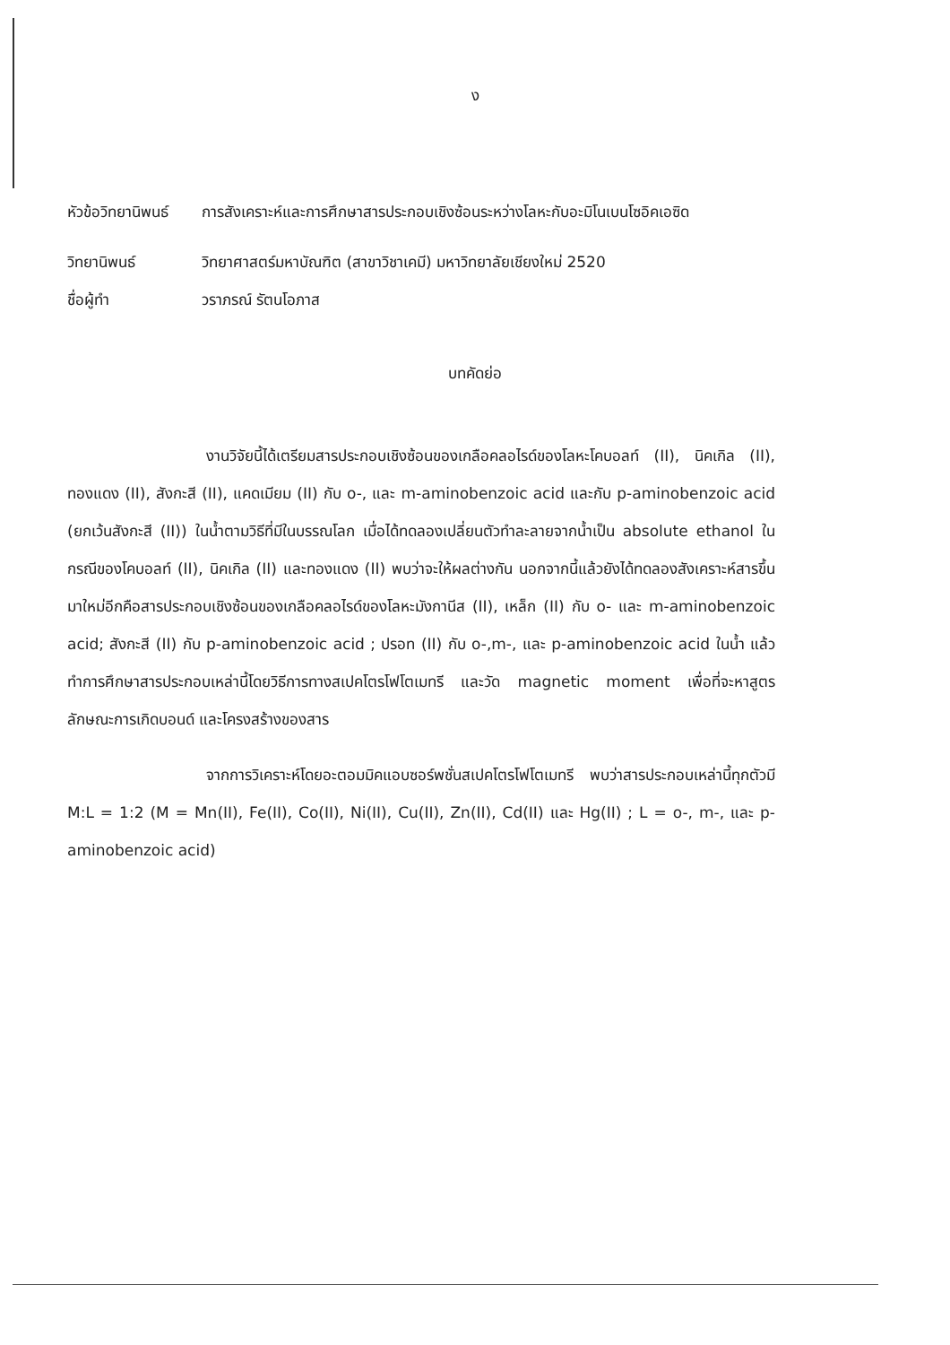ง
หัวข้อวิทยานิพนธ์
การสังเคราะห์และการศึกษาสารประกอบเชิงซ้อนระหว่างโลหะกับอะมิโนเบนโซอิคเอซิด
วิทยานิพนธ์ วิทยาศาสตร์มหาบัณฑิต (สาขาวิชาเคมี) มหาวิทยาลัยเชียงใหม่ 2520
ชื่อผู้ทำ วราภรณ์ รัตนโอภาส
บทคัดย่อ
งานวิจัยนี้ได้เตรียมสารประกอบเชิงซ้อนของเกลือคลอไรด์ของโลหะโคบอลท์ (II), นิคเกิล (II), ทองแดง (II), สังกะสี (II), แคดเมียม (II) กับ o-, และ m-aminobenzoic acid และกับ p-aminobenzoic acid (ยกเว้นสังกะสี (II)) ในน้ำตามวิธีที่มีในบรรณโลก เมื่อได้ทดลองเปลี่ยนตัวทำละลายจากน้ำเป็น absolute ethanol ในกรณีของโคบอลท์ (II), นิคเกิล (II) และทองแดง (II) พบว่าจะให้ผลต่างกัน นอกจากนี้แล้วยังได้ทดลองสังเคราะห์สารขึ้นมาใหม่อีกคือสารประกอบเชิงซ้อนของเกลือคลอไรด์ของโลหะมังกานีส (II), เหล็ก (II) กับ o- และ m-aminobenzoic acid; สังกะสี (II) กับ p-aminobenzoic acid ; ปรอท (II) กับ o-,m-, และ p-aminobenzoic acid ในน้ำ แล้วทำการศึกษาสารประกอบเหล่านี้โดยวิธีการทางสเปคโตรโฟโตเมทรี และวัด magnetic moment เพื่อที่จะหาสูตร ลักษณะการเกิดบอนด์ และโครงสร้างของสาร
จากการวิเคราะห์โดยอะตอมมิคแอบซอร์พชั่นสเปคโตรโฟโตเมทรี พบว่าสารประกอบเหล่านี้ทุกตัวมี M:L = 1:2 (M = Mn(II), Fe(II), Co(II), Ni(II), Cu(II), Zn(II), Cd(II) และ Hg(II) ; L = o-, m-, และ p-aminobenzoic acid)